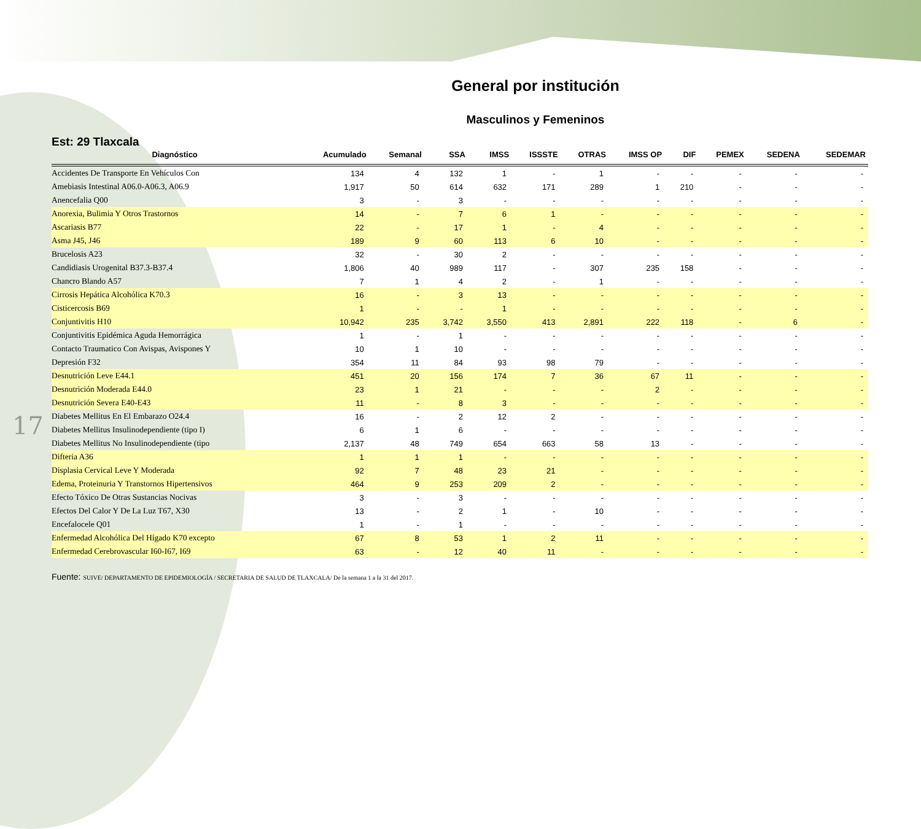17
General por institución
Masculinos y Femeninos
Est: 29 Tlaxcala
| Diagnóstico | Acumulado | Semanal | SSA | IMSS | ISSSTE | OTRAS | IMSS OP | DIF | PEMEX | SEDENA | SEDEMAR |
| --- | --- | --- | --- | --- | --- | --- | --- | --- | --- | --- | --- |
| Accidentes De Transporte En Vehículos Con | 134 | 4 | 132 | 1 | - | 1 | - | - | - | - | - |
| Amebiasis Intestinal A06.0-A06.3, A06.9 | 1,917 | 50 | 614 | 632 | 171 | 289 | 1 | 210 | - | - | - |
| Anencefalia Q00 | 3 | - | 3 | - | - | - | - | - | - | - | - |
| Anorexia, Bulimia Y Otros Trastornos | 14 | - | 7 | 6 | 1 | - | - | - | - | - | - |
| Ascariasis B77 | 22 | - | 17 | 1 | - | 4 | - | - | - | - | - |
| Asma J45, J46 | 189 | 9 | 60 | 113 | 6 | 10 | - | - | - | - | - |
| Brucelosis A23 | 32 | - | 30 | 2 | - | - | - | - | - | - | - |
| Candidiasis Urogenital B37.3-B37.4 | 1,806 | 40 | 989 | 117 | - | 307 | 235 | 158 | - | - | - |
| Chancro Blando A57 | 7 | 1 | 4 | 2 | - | 1 | - | - | - | - | - |
| Cirrosis Hepática Alcohólica K70.3 | 16 | - | 3 | 13 | - | - | - | - | - | - | - |
| Cisticercosis B69 | 1 | - | - | 1 | - | - | - | - | - | - | - |
| Conjuntivitis H10 | 10,942 | 235 | 3,742 | 3,550 | 413 | 2,891 | 222 | 118 | - | 6 | - |
| Conjuntivitis Epidémica Aguda Hemorrágica | 1 | - | 1 | - | - | - | - | - | - | - | - |
| Contacto Traumatico Con Avispas, Avispones Y | 10 | 1 | 10 | - | - | - | - | - | - | - | - |
| Depresión F32 | 354 | 11 | 84 | 93 | 98 | 79 | - | - | - | - | - |
| Desnutrición Leve E44.1 | 451 | 20 | 156 | 174 | 7 | 36 | 67 | 11 | - | - | - |
| Desnutrición Moderada E44.0 | 23 | 1 | 21 | - | - | - | 2 | - | - | - | - |
| Desnutrición Severa E40-E43 | 11 | - | 8 | 3 | - | - | - | - | - | - | - |
| Diabetes Mellitus En El Embarazo O24.4 | 16 | - | 2 | 12 | 2 | - | - | - | - | - | - |
| Diabetes Mellitus Insulinodependiente (tipo I) | 6 | 1 | 6 | - | - | - | - | - | - | - | - |
| Diabetes Mellitus No Insulinodependiente (tipo | 2,137 | 48 | 749 | 654 | 663 | 58 | 13 | - | - | - | - |
| Difteria A36 | 1 | 1 | 1 | - | - | - | - | - | - | - | - |
| Displasia Cervical Leve Y Moderada | 92 | 7 | 48 | 23 | 21 | - | - | - | - | - | - |
| Edema, Proteinuria Y Transtornos Hipertensivos | 464 | 9 | 253 | 209 | 2 | - | - | - | - | - | - |
| Efecto Tóxico De Otras Sustancias Nocivas | 3 | - | 3 | - | - | - | - | - | - | - | - |
| Efectos Del Calor Y De La Luz T67, X30 | 13 | - | 2 | 1 | - | 10 | - | - | - | - | - |
| Encefalocele Q01 | 1 | - | 1 | - | - | - | - | - | - | - | - |
| Enfermedad Alcohólica Del Hígado K70 excepto | 67 | 8 | 53 | 1 | 2 | 11 | - | - | - | - | - |
| Enfermedad Cerebrovascular I60-I67, I69 | 63 | - | 12 | 40 | 11 | - | - | - | - | - | - |
Fuente: SUIVE/ DEPARTAMENTO DE EPIDEMIOLOGÍA / SECRETARIA DE SALUD DE TLAXCALA/ De la semana 1 a la 31 del 2017.